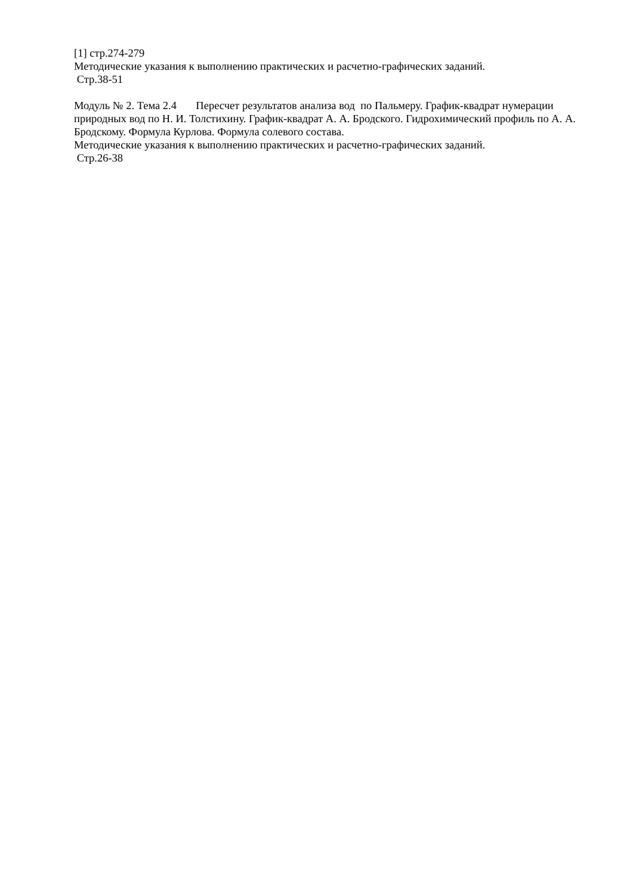[1] стр.274-279
Методические указания к выполнению практических и расчетно-графических заданий.
Стр.38-51
Модуль № 2. Тема 2.4 Пересчет результатов анализа вод по Пальмеру. График-квадрат нумерации природных вод по Н. И. Толстихину. График-квадрат А. А. Бродского. Гидрохи­мический профиль по А. А. Бродскому. Формула Курлова. Формула солевого состава.
Методические указания к выполнению практических и расчетно-графических заданий.
Стр.26-38